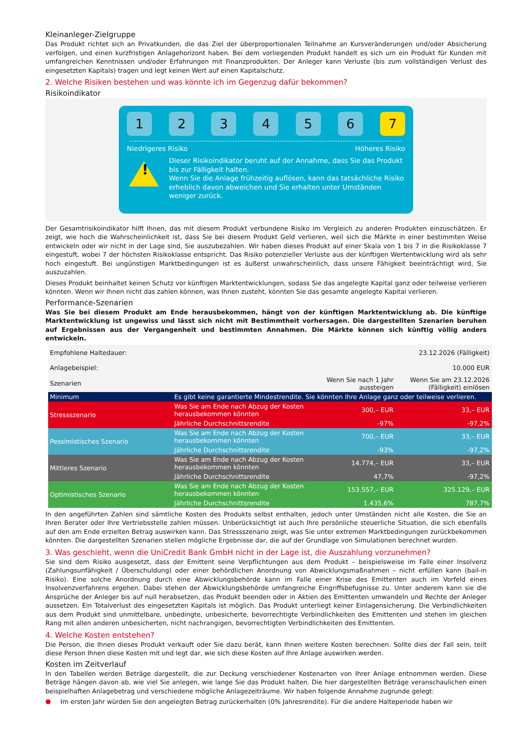Kleinanleger-Zielgruppe
Das Produkt richtet sich an Privatkunden, die das Ziel der überproportionalen Teilnahme an Kursveränderungen und/oder Absicherung verfolgen, und einen kurzfristigen Anlagehorizont haben. Bei dem vorliegenden Produkt handelt es sich um ein Produkt für Kunden mit umfangreichen Kenntnissen und/oder Erfahrungen mit Finanzprodukten. Der Anleger kann Verluste (bis zum vollständigen Verlust des eingesetzten Kapitals) tragen und legt keinen Wert auf einen Kapitalschutz.
2. Welche Risiken bestehen und was könnte ich im Gegenzug dafür bekommen?
Risikoindikator
1 2 3 4 5 6 7
Niedrigeres Risiko Höheres Risiko
!
Dieser Risikoindikator beruht auf der Annahme, dass Sie das Produkt bis zur Fälligkeit halten.
Wenn Sie die Anlage frühzeitig auflösen, kann das tatsächliche Risiko erheblich davon abweichen und Sie erhalten unter Umständen weniger zurück.
Der Gesamtrisikoindikator hilft Ihnen, das mit diesem Produkt verbundene Risiko im Vergleich zu anderen Produkten einzuschätzen. Er zeigt, wie hoch die Wahrscheinlichkeit ist, dass Sie bei diesem Produkt Geld verlieren, weil sich die Märkte in einer bestimmten Weise entwickeln oder wir nicht in der Lage sind, Sie auszubezahlen. Wir haben dieses Produkt auf einer Skala von 1 bis 7 in die Risikoklasse 7 eingestuft, wobei 7 der höchsten Risikoklasse entspricht. Das Risiko potenzieller Verluste aus der künftigen Wertentwicklung wird als sehr hoch eingestuft. Bei ungünstigen Marktbedingungen ist es äußerst unwahrscheinlich, dass unsere Fähigkeit beeinträchtigt wird, Sie auszuzahlen.
Dieses Produkt beinhaltet keinen Schutz vor künftigen Marktentwicklungen, sodass Sie das angelegte Kapital ganz oder teilweise verlieren könnten. Wenn wir Ihnen nicht das zahlen können, was Ihnen zusteht, könnten Sie das gesamte angelegte Kapital verlieren.
Performance-Szenarien
Was Sie bei diesem Produkt am Ende herausbekommen, hängt von der künftigen Marktentwicklung ab. Die künftige Marktentwicklung ist ungewiss und lässt sich nicht mit Bestimmtheit vorhersagen. Die dargestellten Szenarien beruhen auf Ergebnissen aus der Vergangenheit und bestimmten Annahmen. Die Märkte können sich künftig völlig anders entwickeln.
| Empfohlene Haltedauer: | | | 23.12.2026 (Fälligkeit) |
| Anlagebeispiel: | | | 10.000 EUR |
| Szenarien | | Wenn Sie nach 1 Jahr aussteigen | Wenn Sie am 23.12.2026 (Fälligkeit) einlösen |
| Minimum | Es gibt keine garantierte Mindestrendite. Sie könnten Ihre Anlage ganz oder teilweise verlieren. | | |
| Stressszenario | Was Sie am Ende nach Abzug der Kosten herausbekommen könnten | 300,– EUR | 33,– EUR |
| | Jährliche Durchschnittsrendite | -97% | -97,2% |
| Pessimistisches Szenario | Was Sie am Ende nach Abzug der Kosten herausbekommen könnten | 700,– EUR | 33,– EUR |
| | Jährliche Durchschnittsrendite | -93% | -97,2% |
| Mittleres Szenario | Was Sie am Ende nach Abzug der Kosten herausbekommen könnten | 14.774,– EUR | 33,– EUR |
| | Jährliche Durchschnittsrendite | 47,7% | -97,2% |
| Optimistisches Szenario | Was Sie am Ende nach Abzug der Kosten herausbekommen könnten | 153.557,– EUR | 325.129,– EUR |
| | Jährliche Durchschnittsrendite | 1.435,6% | 787,7% |
In den angeführten Zahlen sind sämtliche Kosten des Produkts selbst enthalten, jedoch unter Umständen nicht alle Kosten, die Sie an Ihren Berater oder Ihre Vertriebsstelle zahlen müssen. Unberücksichtigt ist auch Ihre persönliche steuerliche Situation, die sich ebenfalls auf den am Ende erzielten Betrag auswirken kann. Das Stressszenario zeigt, was Sie unter extremen Marktbedingungen zurückbekommen könnten. Die dargestellten Szenarien stellen mögliche Ergebnisse dar, die auf der Grundlage von Simulationen berechnet wurden.
3. Was geschieht, wenn die UniCredit Bank GmbH nicht in der Lage ist, die Auszahlung vorzunehmen?
Sie sind dem Risiko ausgesetzt, dass der Emittent seine Verpflichtungen aus dem Produkt – beispielsweise im Falle einer Insolvenz (Zahlungsunfähigkeit / Überschuldung) oder einer behördlichen Anordnung von Abwicklungsmaßnahmen – nicht erfüllen kann (bail-in Risiko). Eine solche Anordnung durch eine Abwicklungsbehörde kann im Falle einer Krise des Emittenten auch im Vorfeld eines Insolvenzverfahrens ergehen. Dabei stehen der Abwicklungsbehörde umfangreiche Eingriffsbefugnisse zu. Unter anderem kann sie die Ansprüche der Anleger bis auf null herabsetzen, das Produkt beenden oder in Aktien des Emittenten umwandeln und Rechte der Anleger aussetzen. Ein Totalverlust des eingesetzten Kapitals ist möglich. Das Produkt unterliegt keiner Einlagensicherung. Die Verbindlichkeiten aus dem Produkt sind unmittelbare, unbedingte, unbesicherte, bevorrechtigte Verbindlichkeiten des Emittenten und stehen im gleichen Rang mit allen anderen unbesicherten, nicht nachrangigen, bevorrechtigten Verbindlichkeiten des Emittenten.
4. Welche Kosten entstehen?
Die Person, die Ihnen dieses Produkt verkauft oder Sie dazu berät, kann Ihnen weitere Kosten berechnen. Sollte dies der Fall sein, teilt diese Person Ihnen diese Kosten mit und legt dar, wie sich diese Kosten auf Ihre Anlage auswirken werden.
Kosten im Zeitverlauf
In den Tabellen werden Beträge dargestellt, die zur Deckung verschiedener Kostenarten von Ihrer Anlage entnommen werden. Diese Beträge hängen davon ab, wie viel Sie anlegen, wie lange Sie das Produkt halten. Die hier dargestellten Beträge veranschaulichen einen beispielhaften Anlagebetrag und verschiedene mögliche Anlagezeiträume. Wir haben folgende Annahme zugrunde gelegt:
●
Im ersten Jahr würden Sie den angelegten Betrag zurückerhalten (0% Jahresrendite). Für die andere Halteperiode haben wir